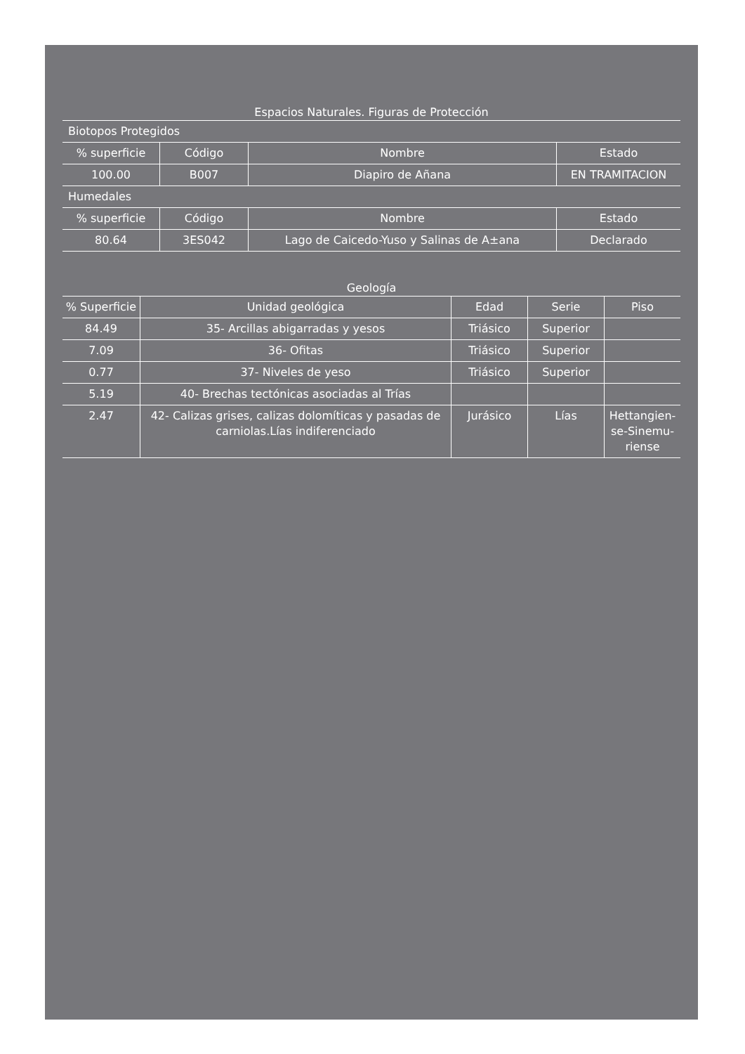Espacios Naturales. Figuras de Protección
| Biotopos Protegidos | | | |
| % superficie | Código | Nombre | Estado |
| 100.00 | B007 | Diapiro de Añana | EN TRAMITACION |
| Humedales | | | |
| % superficie | Código | Nombre | Estado |
| 80.64 | 3ES042 | Lago de Caicedo-Yuso y Salinas de A±ana | Declarado |
Geología
| % Superficie | Unidad geológica | Edad | Serie | Piso |
| --- | --- | --- | --- | --- |
| 84.49 | 35- Arcillas abigarradas y yesos | Triásico | Superior | |
| 7.09 | 36- Ofitas | Triásico | Superior | |
| 0.77 | 37- Niveles de yeso | Triásico | Superior | |
| 5.19 | 40- Brechas tectónicas asociadas al Trías | | | |
| 2.47 | 42- Calizas grises, calizas dolomíticas y pasadas de carniolas.Lías indiferenciado | Jurásico | Lías | Hettangien-se-Sinemu-riense |